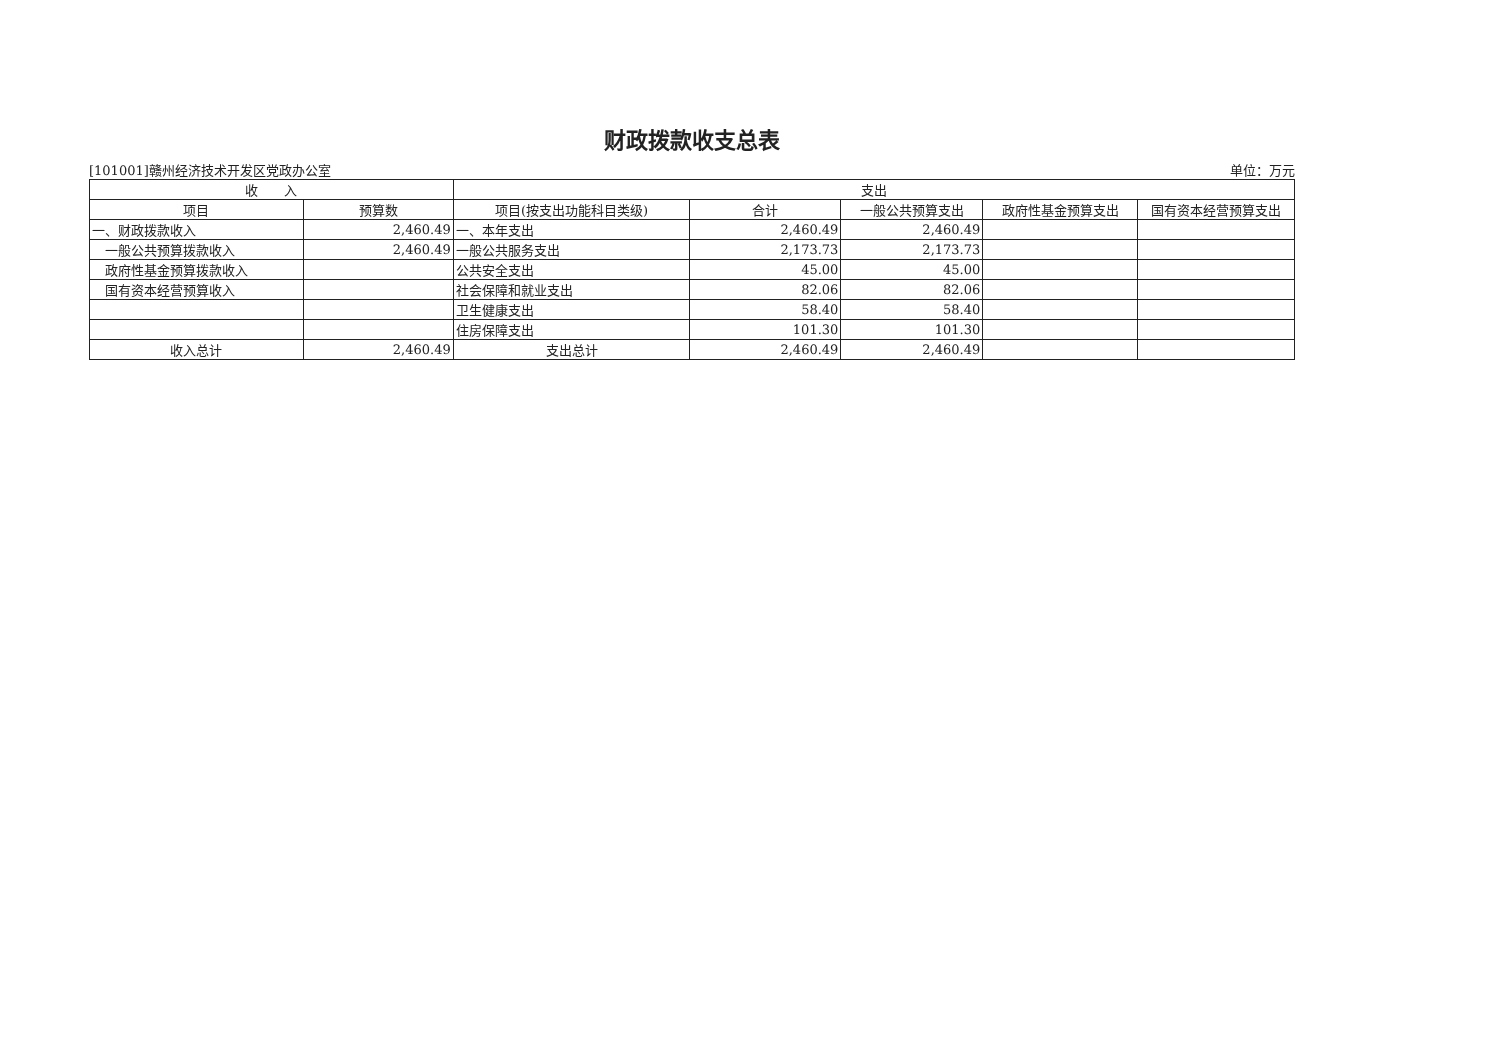财政拨款收支总表
[101001]赣州经济技术开发区党政办公室 单位：万元
| 收 入 | | 支出 | | | | |
| --- | --- | --- | --- | --- | --- | --- |
| 项目 | 预算数 | 项目(按支出功能科目类级) | 合计 | 一般公共预算支出 | 政府性基金预算支出 | 国有资本经营预算支出 |
| 一、财政拨款收入 | 2,460.49 | 一、本年支出 | 2,460.49 | 2,460.49 | | |
| 一般公共预算拨款收入 | 2,460.49 | 一般公共服务支出 | 2,173.73 | 2,173.73 | | |
| 政府性基金预算拨款收入 | | 公共安全支出 | 45.00 | 45.00 | | |
| 国有资本经营预算收入 | | 社会保障和就业支出 | 82.06 | 82.06 | | |
| | | 卫生健康支出 | 58.40 | 58.40 | | |
| | | 住房保障支出 | 101.30 | 101.30 | | |
| 收入总计 | 2,460.49 | 支出总计 | 2,460.49 | 2,460.49 | | |